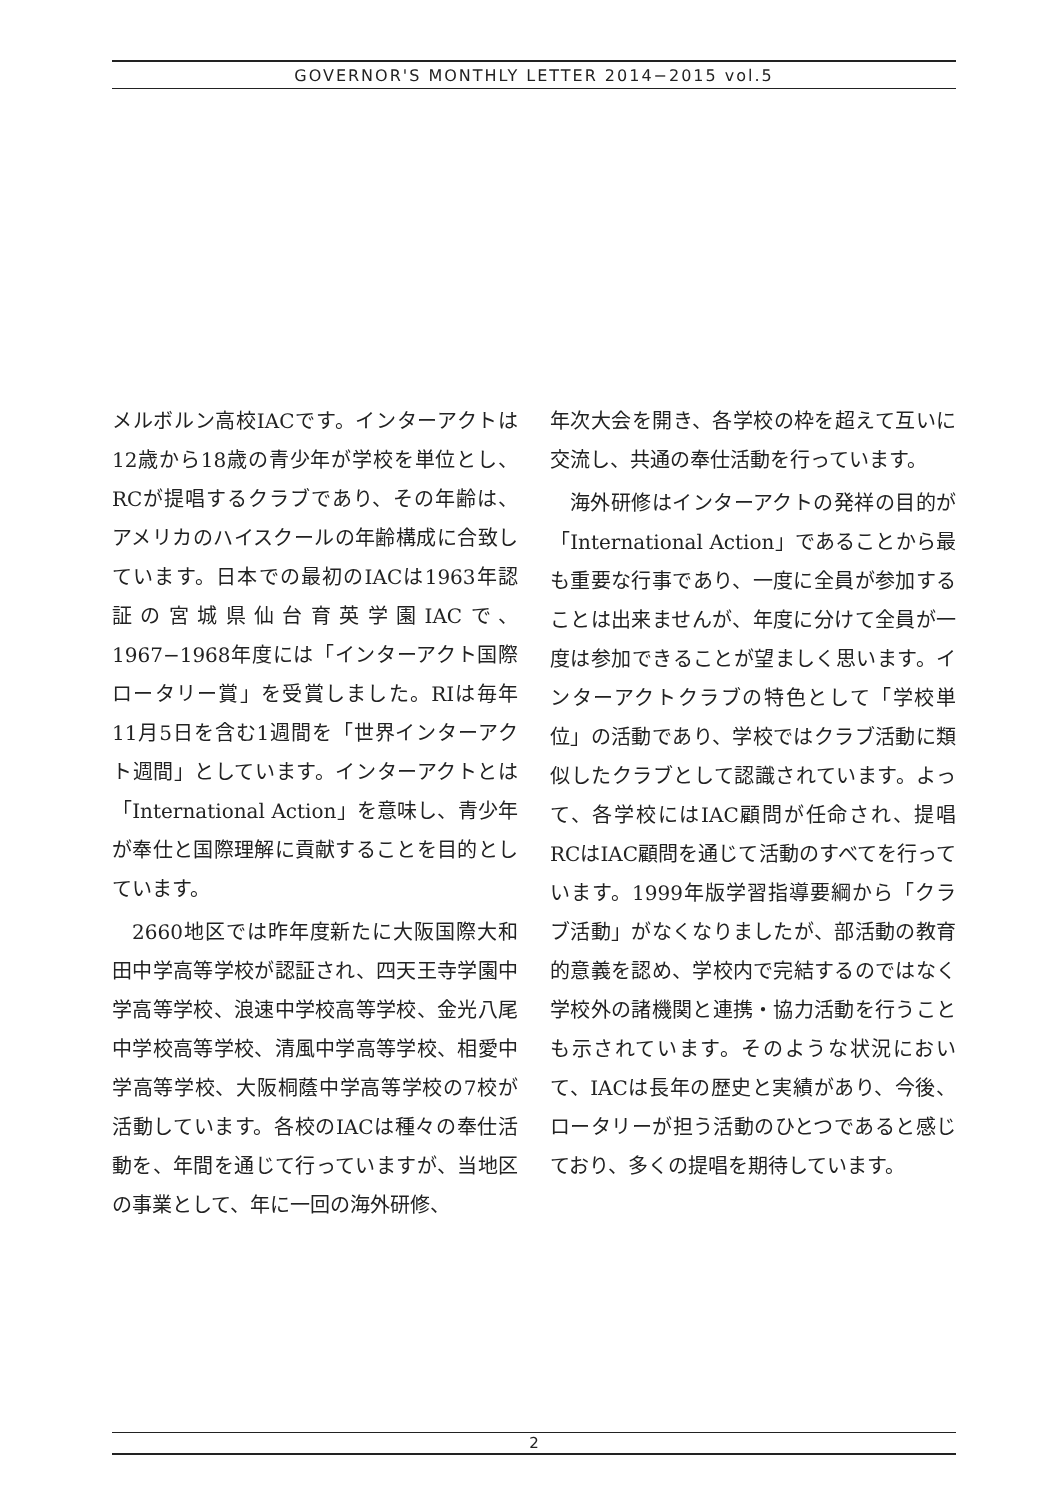GOVERNOR'S MONTHLY LETTER 2014−2015 vol.5
メルボルン高校IACです。インターアクトは12歳から18歳の青少年が学校を単位とし、RCが提唱するクラブであり、その年齢は、アメリカのハイスクールの年齢構成に合致しています。日本での最初のIACは1963年認証の宮城県仙台育英学園IACで、1967−1968年度には「インターアクト国際ロータリー賞」を受賞しました。RIは毎年11月5日を含む1週間を「世界インターアクト週間」としています。インターアクトとは「International Action」を意味し、青少年が奉仕と国際理解に貢献することを目的としています。
2660地区では昨年度新たに大阪国際大和田中学高等学校が認証され、四天王寺学園中学高等学校、浪速中学校高等学校、金光八尾中学校高等学校、清風中学高等学校、相愛中学高等学校、大阪桐蔭中学高等学校の7校が活動しています。各校のIACは種々の奉仕活動を、年間を通じて行っていますが、当地区の事業として、年に一回の海外研修、
年次大会を開き、各学校の枠を超えて互いに交流し、共通の奉仕活動を行っています。
海外研修はインターアクトの発祥の目的が「International Action」であることから最も重要な行事であり、一度に全員が参加することは出来ませんが、年度に分けて全員が一度は参加できることが望ましく思います。インターアクトクラブの特色として「学校単位」の活動であり、学校ではクラブ活動に類似したクラブとして認識されています。よって、各学校にはIAC顧問が任命され、提唱RCはIAC顧問を通じて活動のすべてを行っています。1999年版学習指導要綱から「クラブ活動」がなくなりましたが、部活動の教育的意義を認め、学校内で完結するのではなく学校外の諸機関と連携・協力活動を行うことも示されています。そのような状況において、IACは長年の歴史と実績があり、今後、ロータリーが担う活動のひとつであると感じており、多くの提唱を期待しています。
2